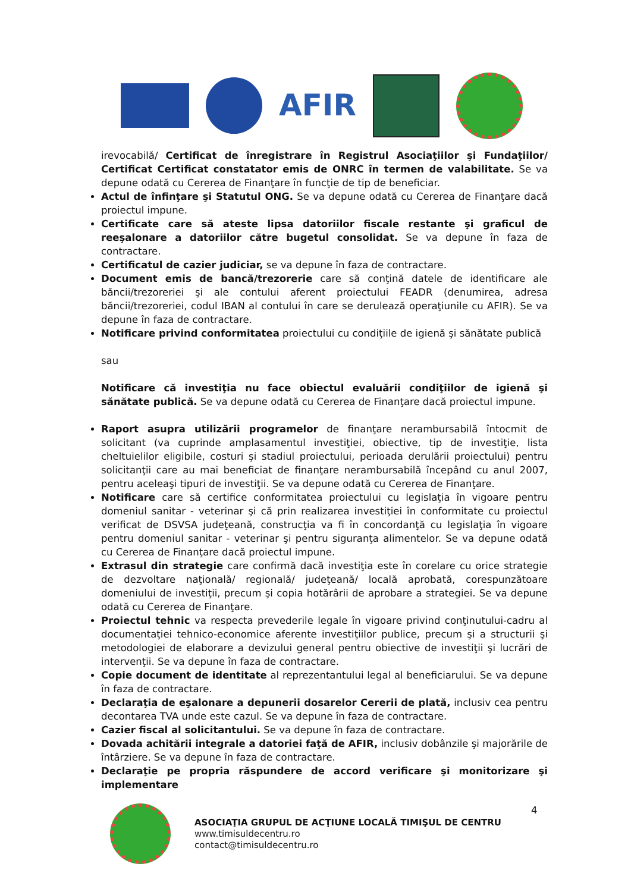AFIR
irevocabilă/ Certificat de înregistrare în Registrul Asociaţiilor şi Fundaţiilor/ Certificat Certificat constatator emis de ONRC în termen de valabilitate. Se va depune odată cu Cererea de Finanţare în funcţie de tip de beneficiar.
Actul de înfinţare şi Statutul ONG. Se va depune odată cu Cererea de Finanţare dacă proiectul impune.
Certificate care să ateste lipsa datoriilor fiscale restante şi graficul de reeşalonare a datoriilor către bugetul consolidat. Se va depune în faza de contractare.
Certificatul de cazier judiciar, se va depune în faza de contractare.
Document emis de bancă/trezorerie care să conţină datele de identificare ale băncii/trezoreriei şi ale contului aferent proiectului FEADR (denumirea, adresa băncii/trezoreriei, codul IBAN al contului în care se derulează operaţiunile cu AFIR). Se va depune în faza de contractare.
Notificare privind conformitatea proiectului cu condiţiile de igienă şi sănătate publică
sau
Notificare că investiţia nu face obiectul evaluării condiţiilor de igienă şi sănătate publică. Se va depune odată cu Cererea de Finanţare dacă proiectul impune.
Raport asupra utilizării programelor de finanţare nerambursabilă întocmit de solicitant (va cuprinde amplasamentul investiţiei, obiective, tip de investiţie, lista cheltuielilor eligibile, costuri şi stadiul proiectului, perioada derulării proiectului) pentru solicitanţii care au mai beneficiat de finanţare nerambursabilă începând cu anul 2007, pentru aceleaşi tipuri de investiţii. Se va depune odată cu Cererea de Finanţare.
Notificare care să certifice conformitatea proiectului cu legislaţia în vigoare pentru domeniul sanitar - veterinar şi că prin realizarea investiţiei în conformitate cu proiectul verificat de DSVSA judeţeană, construcţia va fi în concordanţă cu legislaţia în vigoare pentru domeniul sanitar - veterinar şi pentru siguranţa alimentelor. Se va depune odată cu Cererea de Finanţare dacă proiectul impune.
Extrasul din strategie care confirmă dacă investiţia este în corelare cu orice strategie de dezvoltare naţională/ regională/ judeţeană/ locală aprobată, corespunzătoare domeniului de investiţii, precum şi copia hotărârii de aprobare a strategiei. Se va depune odată cu Cererea de Finanţare.
Proiectul tehnic va respecta prevederile legale în vigoare privind conţinutului-cadru al documentaţiei tehnico-economice aferente investiţiilor publice, precum şi a structurii şi metodologiei de elaborare a devizului general pentru obiective de investiţii şi lucrări de intervenţii. Se va depune în faza de contractare.
Copie document de identitate al reprezentantului legal al beneficiarului. Se va depune în faza de contractare.
Declaraţia de eşalonare a depunerii dosarelor Cererii de plată, inclusiv cea pentru decontarea TVA unde este cazul. Se va depune în faza de contractare.
Cazier fiscal al solicitantului. Se va depune în faza de contractare.
Dovada achitării integrale a datoriei faţă de AFIR, inclusiv dobânzile şi majorările de întârziere. Se va depune în faza de contractare.
Declaraţie pe propria răspundere de accord verificare şi monitorizare şi implementare
ASOCIAŢIA GRUPUL DE ACŢIUNE LOCALĂ TIMIŞUL DE CENTRU
www.timisuldecentru.ro
contact@timisuldecentru.ro
4